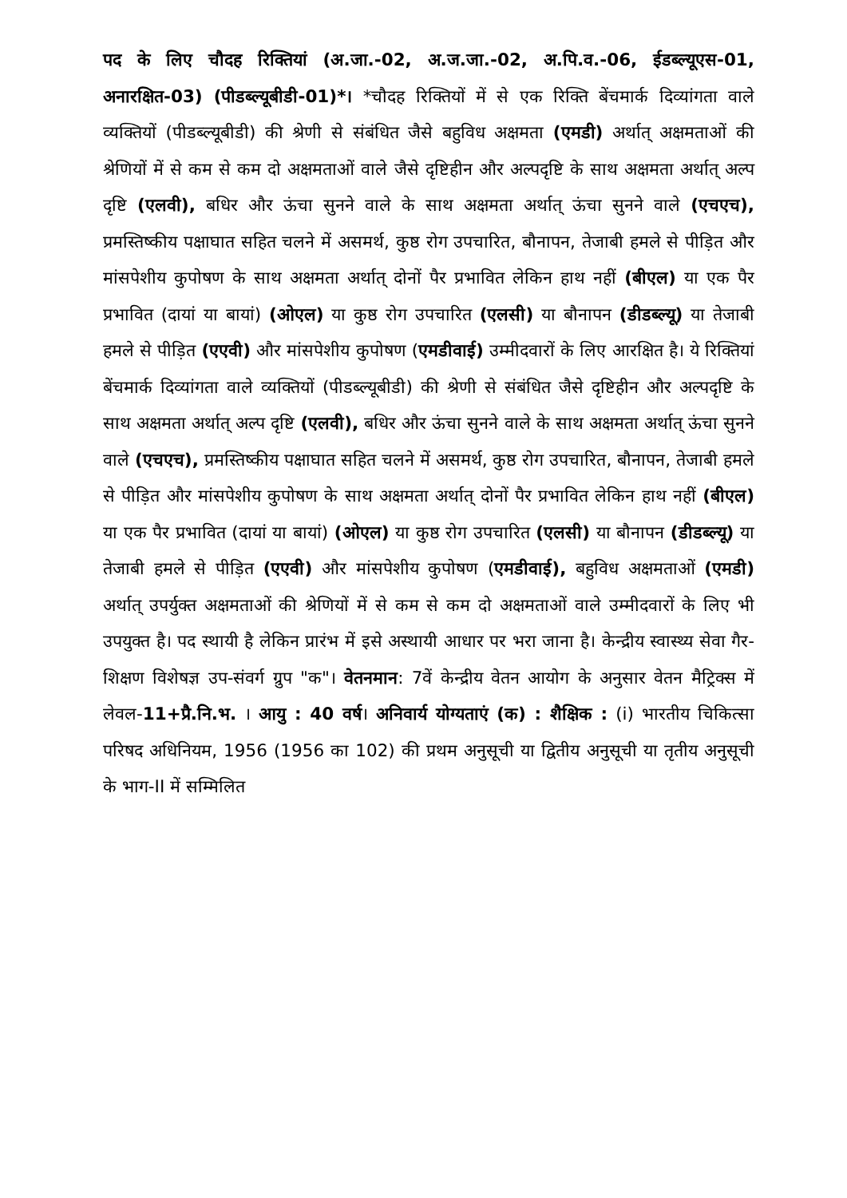पद के लिए चौदह रिक्तियां (अ.जा.-02, अ.ज.जा.-02, अ.पि.व.-06, ईडब्ल्यूएस-01, अनारक्षित-03) (पीडब्ल्यूबीडी-01)*। *चौदह रिक्तियों में से एक रिक्ति बेंचमार्क दिव्यांगता वाले व्यक्तियों (पीडब्ल्यूबीडी) की श्रेणी से संबंधित जैसे बहुविध अक्षमता (एमडी) अर्थात् अक्षमताओं की श्रेणियों में से कम से कम दो अक्षमताओं वाले जैसे दृष्टिहीन और अल्पदृष्टि के साथ अक्षमता अर्थात् अल्प दृष्टि (एलवी), बधिर और ऊंचा सुनने वाले के साथ अक्षमता अर्थात् ऊंचा सुनने वाले (एचएच), प्रमस्तिष्कीय पक्षाघात सहित चलने में असमर्थ, कुष्ठ रोग उपचारित, बौनापन, तेजाबी हमले से पीड़ित और मांसपेशीय कुपोषण के साथ अक्षमता अर्थात् दोनों पैर प्रभावित लेकिन हाथ नहीं (बीएल) या एक पैर प्रभावित (दायां या बायां) (ओएल) या कुष्ठ रोग उपचारित (एलसी) या बौनापन (डीडब्ल्यू) या तेजाबी हमले से पीड़ित (एएवी) और मांसपेशीय कुपोषण (एमडीवाई) उम्मीदवारों के लिए आरक्षित है। ये रिक्तियां बेंचमार्क दिव्यांगता वाले व्यक्तियों (पीडब्ल्यूबीडी) की श्रेणी से संबंधित जैसे दृष्टिहीन और अल्पदृष्टि के साथ अक्षमता अर्थात् अल्प दृष्टि (एलवी), बधिर और ऊंचा सुनने वाले के साथ अक्षमता अर्थात् ऊंचा सुनने वाले (एचएच), प्रमस्तिष्कीय पक्षाघात सहित चलने में असमर्थ, कुष्ठ रोग उपचारित, बौनापन, तेजाबी हमले से पीड़ित और मांसपेशीय कुपोषण के साथ अक्षमता अर्थात् दोनों पैर प्रभावित लेकिन हाथ नहीं (बीएल) या एक पैर प्रभावित (दायां या बायां) (ओएल) या कुष्ठ रोग उपचारित (एलसी) या बौनापन (डीडब्ल्यू) या तेजाबी हमले से पीड़ित (एएवी) और मांसपेशीय कुपोषण (एमडीवाई), बहुविध अक्षमताओं (एमडी) अर्थात् उपर्युक्त अक्षमताओं की श्रेणियों में से कम से कम दो अक्षमताओं वाले उम्मीदवारों के लिए भी उपयुक्त है। पद स्थायी है लेकिन प्रारंभ में इसे अस्थायी आधार पर भरा जाना है। केन्द्रीय स्वास्थ्य सेवा गैर-शिक्षण विशेषज्ञ उप-संवर्ग ग्रुप "क"। वेतनमान: 7वें केन्द्रीय वेतन आयोग के अनुसार वेतन मैट्रिक्स में लेवल-11+प्रै.नि.भ. । आयु : 40 वर्ष। अनिवार्य योग्यताएं (क) : शैक्षिक : (i) भारतीय चिकित्सा परिषद अधिनियम, 1956 (1956 का 102) की प्रथम अनुसूची या द्वितीय अनुसूची या तृतीय अनुसूची के भाग-II में सम्मिलित